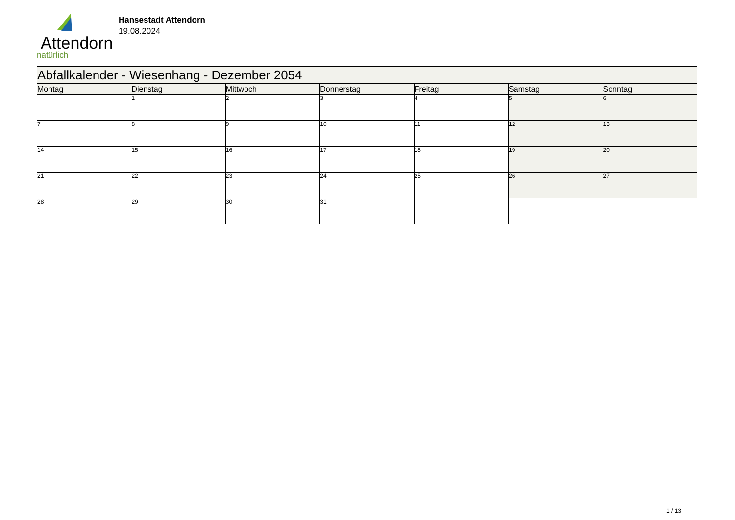Attendorn
natürlich
Hansestadt Attendorn
19.08.2024
| Abfallkalender - Wiesenhang - Dezember 2054 | | | | | | |
| Montag | Dienstag | Mittwoch | Donnerstag | Freitag | Samstag | Sonntag |
| | 1 | 2 | 3 | 4 | 5 | 6 |
| 7 | 8 | 9 | 10 | 11 | 12 | 13 |
| 14 | 15 | 16 | 17 | 18 | 19 | 20 |
| 21 | 22 | 23 | 24 | 25 | 26 | 27 |
| 28 | 29 | 30 | 31 | | | |
1 / 13